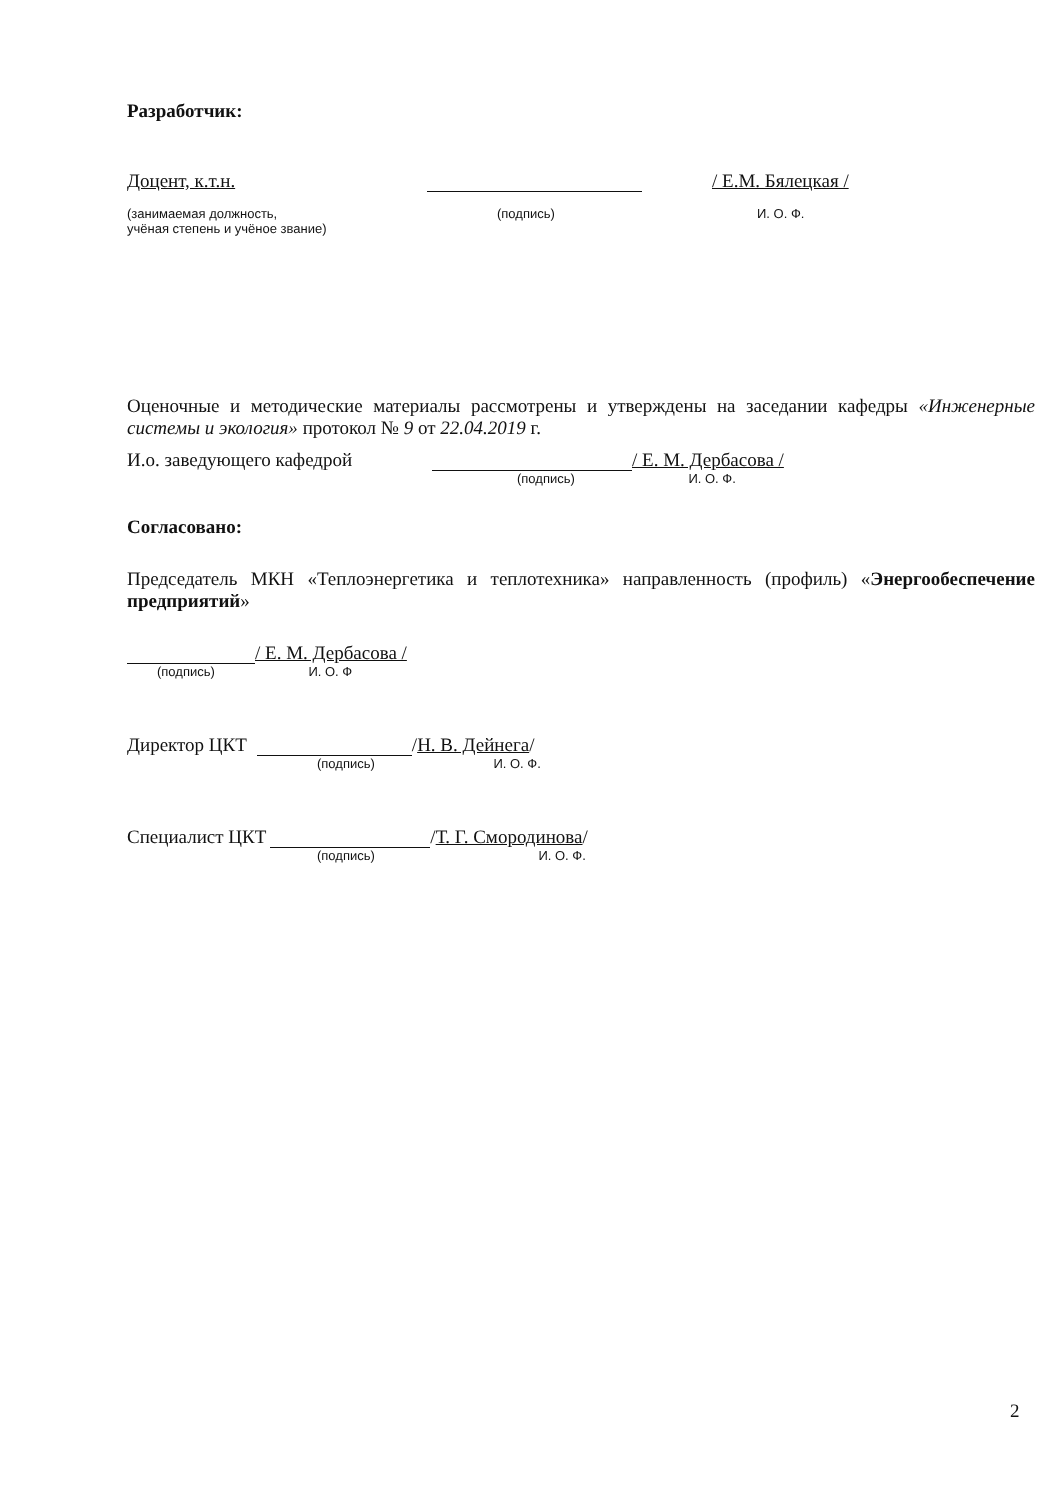Разработчик:
Доцент, к.т.н. / Е.М. Бялецкая /
(занимаемая должность,
учёная степень и учёное звание) (подпись) И. О. Ф.
Оценочные и методические материалы рассмотрены и утверждены на заседании кафедры «Инженерные системы и экология» протокол № 9 от 22.04.2019 г.
И.о. заведующего кафедрой / Е. М. Дербасова /
(подпись) И. О. Ф.
Согласовано:
Председатель МКН «Теплоэнергетика и теплотехника» направленность (профиль) «Энергообеспечение предприятий»
/ Е. М. Дербасова /
(подпись) И. О. Ф
Директор ЦКТ / Н. В. Дейнега /
(подпись) И. О. Ф.
Специалист ЦКТ / Т. Г. Смородинова /
(подпись) И. О. Ф.
2